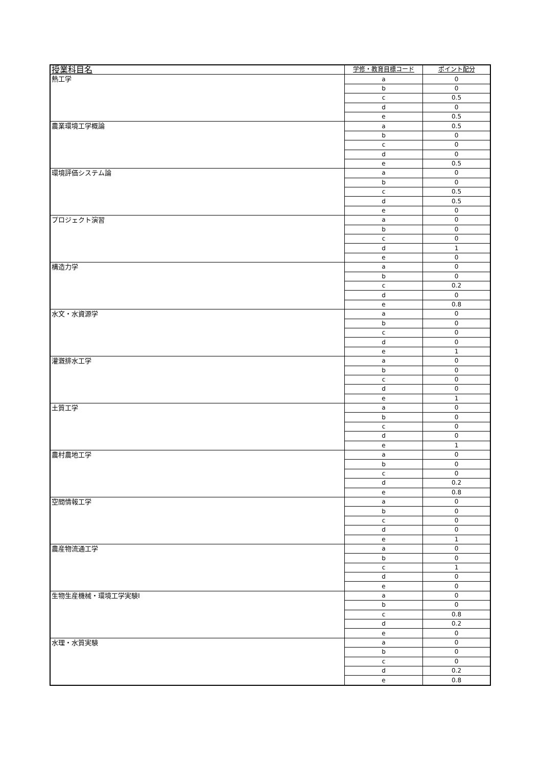| 授業科目名 | 学修・教育目標コード | ポイント配分 |
| --- | --- | --- |
| 熱工学 | a | 0 |
| | b | 0 |
| | c | 0.5 |
| | d | 0 |
| | e | 0.5 |
| 農業環境工学概論 | a | 0.5 |
| | b | 0 |
| | c | 0 |
| | d | 0 |
| | e | 0.5 |
| 環境評価システム論 | a | 0 |
| | b | 0 |
| | c | 0.5 |
| | d | 0.5 |
| | e | 0 |
| プロジェクト演習 | a | 0 |
| | b | 0 |
| | c | 0 |
| | d | 1 |
| | e | 0 |
| 構造力学 | a | 0 |
| | b | 0 |
| | c | 0.2 |
| | d | 0 |
| | e | 0.8 |
| 水文・水資源学 | a | 0 |
| | b | 0 |
| | c | 0 |
| | d | 0 |
| | e | 1 |
| 灌漑排水工学 | a | 0 |
| | b | 0 |
| | c | 0 |
| | d | 0 |
| | e | 1 |
| 土質工学 | a | 0 |
| | b | 0 |
| | c | 0 |
| | d | 0 |
| | e | 1 |
| 農村農地工学 | a | 0 |
| | b | 0 |
| | c | 0 |
| | d | 0.2 |
| | e | 0.8 |
| 空間情報工学 | a | 0 |
| | b | 0 |
| | c | 0 |
| | d | 0 |
| | e | 1 |
| 農産物流通工学 | a | 0 |
| | b | 0 |
| | c | 1 |
| | d | 0 |
| | e | 0 |
| 生物生産機械・環境工学実験Ⅰ | a | 0 |
| | b | 0 |
| | c | 0.8 |
| | d | 0.2 |
| | e | 0 |
| 水理・水質実験 | a | 0 |
| | b | 0 |
| | c | 0 |
| | d | 0.2 |
| | e | 0.8 |